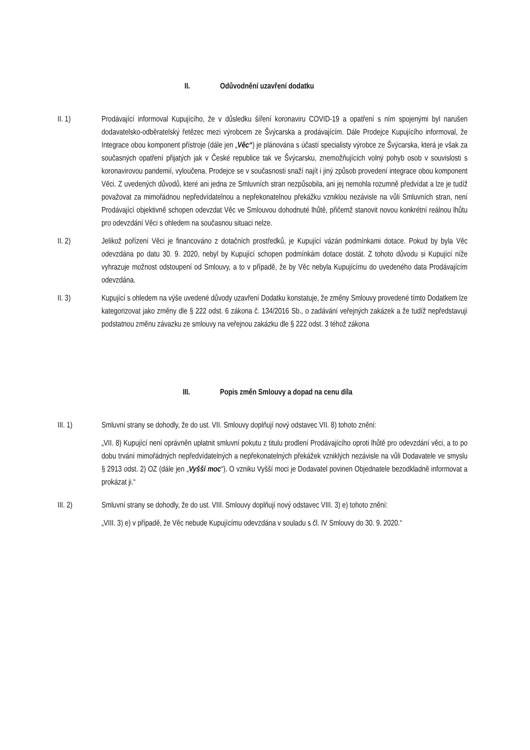II. Odůvodnění uzavření dodatku
II. 1) Prodávající informoval Kupujícího, že v důsledku šíření koronaviru COVID-19 a opatření s ním spojenými byl narušen dodavatelsko-odběratelský řetězec mezi výrobcem ze Švýcarska a prodávajícím. Dále Prodejce Kupujícího informoval, že Integrace obou komponent přístroje (dále jen „Věc“) je plánována s účastí specialisty výrobce ze Švýcarska, která je však za současných opatření přijatých jak v České republice tak ve Švýcarsku, znemožňujících volný pohyb osob v souvislosti s koronavirovou pandemií, vyloučena. Prodejce se v současnosti snaží najít i jiný způsob provedení integrace obou komponent Věci. Z uvedených důvodů, které ani jedna ze Smluvních stran nezpůsobila, ani jej nemohla rozumně předvídat a lze je tudíž považovat za mimořádnou nepředvídatelnou a nepřekonatelnou překážku vzniklou nezávisle na vůli Smluvních stran, není Prodávající objektivně schopen odevzdat Věc ve Smlouvou dohodnuté lhůtě, přičemž stanovit novou konkrétní reálnou lhůtu pro odevzdání Věci s ohledem na současnou situaci nelze.
II. 2) Jelikož pořízení Věci je financováno z dotačních prostředků, je Kupující vázán podmínkami dotace. Pokud by byla Věc odevzdána po datu 30. 9. 2020, nebyl by Kupující schopen podmínkám dotace dostát. Z tohoto důvodu si Kupující níže vyhrazuje možnost odstoupení od Smlouvy, a to v případě, že by Věc nebyla Kupujícímu do uvedeného data Prodávajícím odevzdána.
II. 3) Kupující s ohledem na výše uvedené důvody uzavření Dodatku konstatuje, že změny Smlouvy provedené tímto Dodatkem lze kategorizovat jako změny dle § 222 odst. 6 zákona č. 134/2016 Sb., o zadávání veřejných zakázek a že tudíž nepředstavují podstatnou změnu závazku ze smlouvy na veřejnou zakázku dle § 222 odst. 3 téhož zákona
III. Popis změn Smlouvy a dopad na cenu díla
III. 1) Smluvní strany se dohodly, že do ust. VII. Smlouvy doplňují nový odstavec VII. 8) tohoto znění:
„VII. 8) Kupující není oprávněn uplatnit smluvní pokutu z titulu prodlení Prodávajícího oproti lhůtě pro odevzdání věci, a to po dobu trvání mimořádných nepředvídatelných a nepřekonatelných překážek vzniklých nezávisle na vůli Dodavatele ve smyslu § 2913 odst. 2) OZ (dále jen „Vyšší moc“). O vzniku Vyšší moci je Dodavatel povinen Objednatele bezodkladně informovat a prokázat ji.“
III. 2) Smluvní strany se dohodly, že do ust. VIII. Smlouvy doplňují nový odstavec VIII. 3) e) tohoto znění:
„VIII. 3) e) v případě, že Věc nebude Kupujícímu odevzdána v souladu s čl. IV Smlouvy do 30. 9. 2020.“